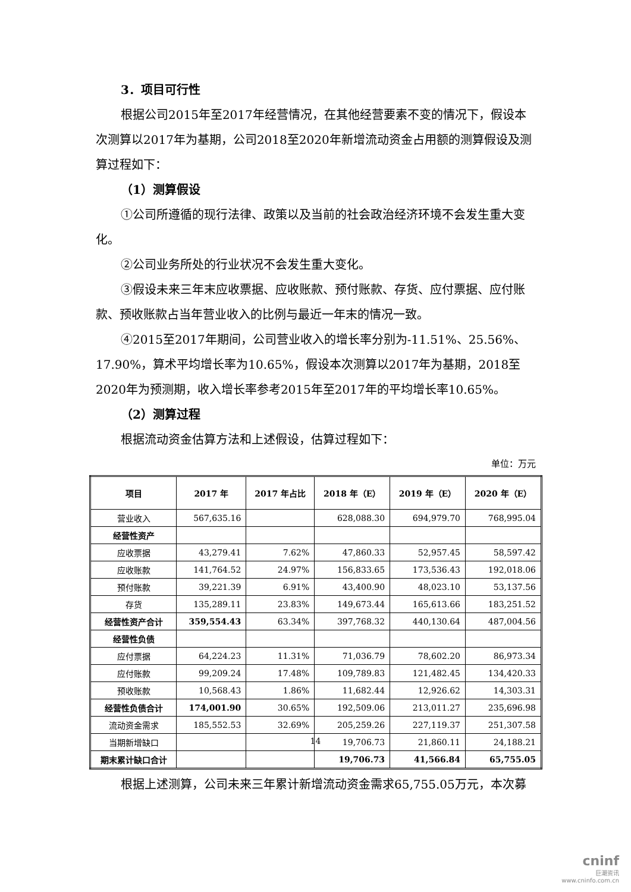3．项目可行性
根据公司2015年至2017年经营情况，在其他经营要素不变的情况下，假设本次测算以2017年为基期，公司2018至2020年新增流动资金占用额的测算假设及测算过程如下：
（1）测算假设
①公司所遵循的现行法律、政策以及当前的社会政治经济环境不会发生重大变化。
②公司业务所处的行业状况不会发生重大变化。
③假设未来三年末应收票据、应收账款、预付账款、存货、应付票据、应付账款、预收账款占当年营业收入的比例与最近一年末的情况一致。
④2015至2017年期间，公司营业收入的增长率分别为-11.51%、25.56%、17.90%，算术平均增长率为10.65%，假设本次测算以2017年为基期，2018至2020年为预测期，收入增长率参考2015年至2017年的平均增长率10.65%。
（2）测算过程
根据流动资金估算方法和上述假设，估算过程如下：
单位：万元
| 项目 | 2017 年 | 2017 年占比 | 2018 年（E） | 2019 年（E） | 2020 年（E） |
| --- | --- | --- | --- | --- | --- |
| 营业收入 | 567,635.16 | | 628,088.30 | 694,979.70 | 768,995.04 |
| 经营性资产 | | | | | |
| 应收票据 | 43,279.41 | 7.62% | 47,860.33 | 52,957.45 | 58,597.42 |
| 应收账款 | 141,764.52 | 24.97% | 156,833.65 | 173,536.43 | 192,018.06 |
| 预付账款 | 39,221.39 | 6.91% | 43,400.90 | 48,023.10 | 53,137.56 |
| 存货 | 135,289.11 | 23.83% | 149,673.44 | 165,613.66 | 183,251.52 |
| 经营性资产合计 | 359,554.43 | 63.34% | 397,768.32 | 440,130.64 | 487,004.56 |
| 经营性负债 | | | | | |
| 应付票据 | 64,224.23 | 11.31% | 71,036.79 | 78,602.20 | 86,973.34 |
| 应付账款 | 99,209.24 | 17.48% | 109,789.83 | 121,482.45 | 134,420.33 |
| 预收账款 | 10,568.43 | 1.86% | 11,682.44 | 12,926.62 | 14,303.31 |
| 经营性负债合计 | 174,001.90 | 30.65% | 192,509.06 | 213,011.27 | 235,696.98 |
| 流动资金需求 | 185,552.53 | 32.69% | 205,259.26 | 227,119.37 | 251,307.58 |
| 当期新增缺口 | | | 19,706.73 | 21,860.11 | 24,188.21 |
| 期末累计缺口合计 | | | 19,706.73 | 41,566.84 | 65,755.05 |
根据上述测算，公司未来三年累计新增流动资金需求65,755.05万元，本次募
14
cninf
巨潮资讯
www.cninfo.com.cn